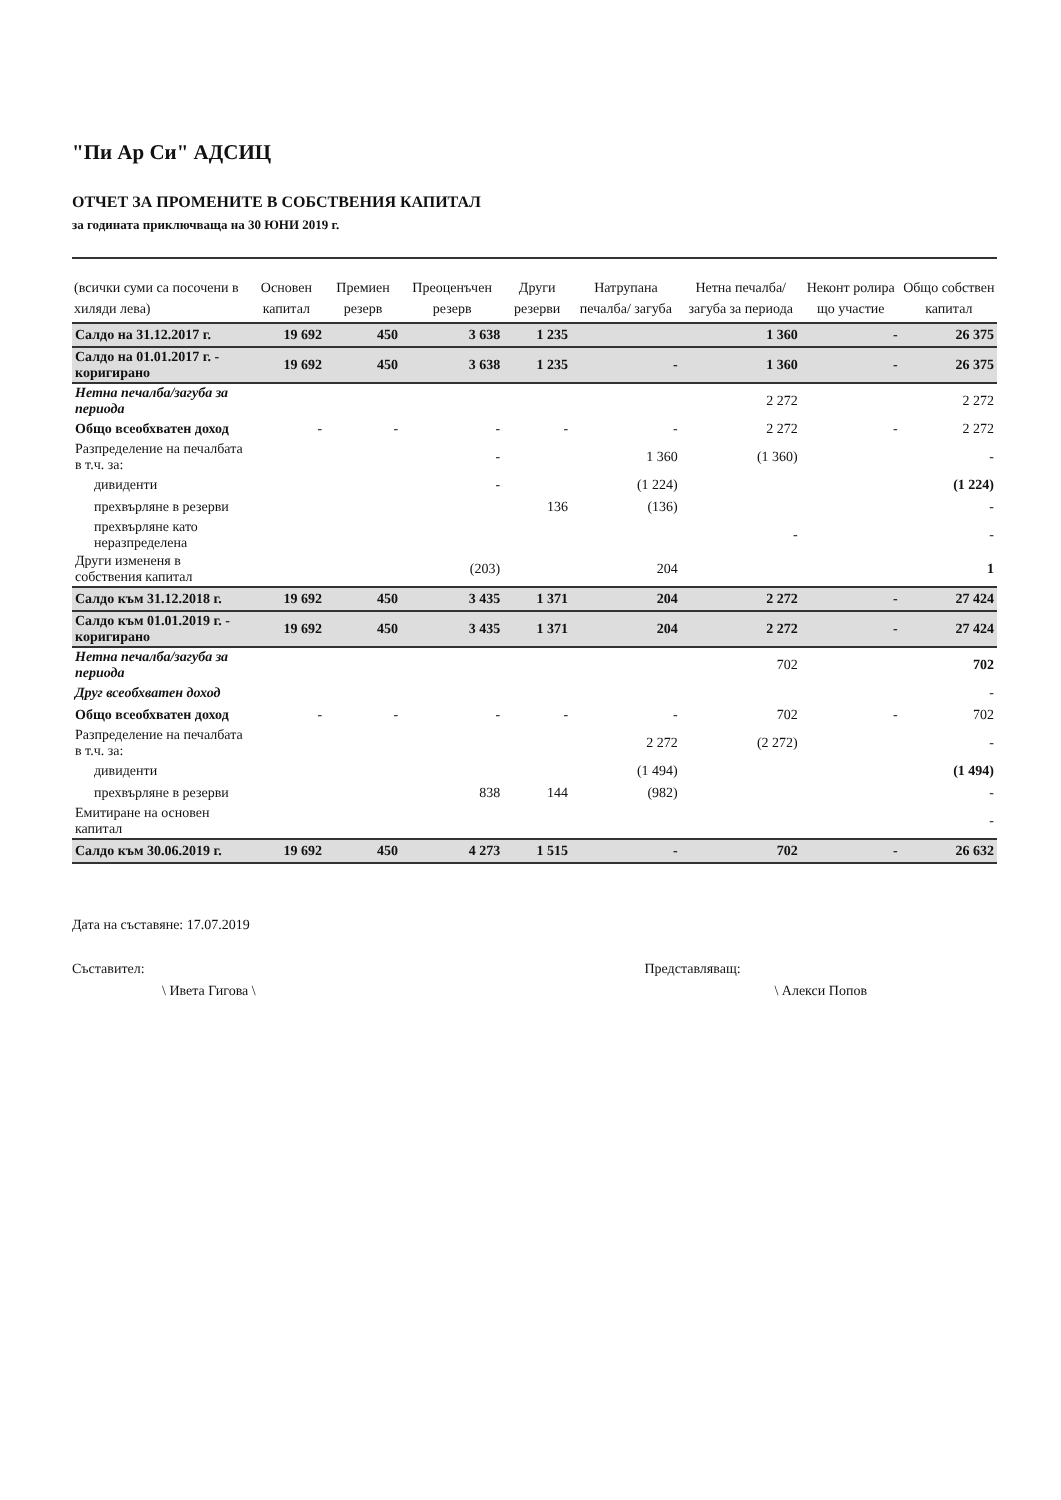"Пи Ар Си" АДСИЦ
ОТЧЕТ ЗА ПРОМЕНИТЕ В СОБСТВЕНИЯ КАПИТАЛ
за годината приключваща на 30 ЮНИ 2019 г.
| (всички суми са посочени в хиляди лева) | Основен капитал | Премиен резерв | Преоценъчен резерв | Други резерви | Натрупана печалба/ загуба | Нетна печалба/ загуба за периода | Неконт ролира що участие | Общо собствен капитал |
| --- | --- | --- | --- | --- | --- | --- | --- | --- |
| Салдо на 31.12.2017 г. | 19 692 | 450 | 3 638 | 1 235 | | 1 360 | - | 26 375 |
| Салдо на 01.01.2017 г. - коригирано | 19 692 | 450 | 3 638 | 1 235 | - | 1 360 | - | 26 375 |
| Нетна печалба/загуба за периода | | | | | | 2 272 | | 2 272 |
| Общо всеобхватен доход | - | - | - | - | - | 2 272 | - | 2 272 |
| Разпределение на печалбата в т.ч. за: | | | - | | 1 360 | (1 360) | | - |
| дивиденти | | | - | | (1 224) | | | (1 224) |
| прехвърляне в резерви | | | | 136 | (136) | | | - |
| прехвърляне като неразпределена | | | | | | - | | - |
| Други измененя в собствения капитал | | | (203) | | 204 | | | 1 |
| Салдо към 31.12.2018 г. | 19 692 | 450 | 3 435 | 1 371 | 204 | 2 272 | - | 27 424 |
| Салдо към 01.01.2019 г. - коригирано | 19 692 | 450 | 3 435 | 1 371 | 204 | 2 272 | - | 27 424 |
| Нетна печалба/загуба за периода | | | | | | 702 | | 702 |
| Друг всеобхватен доход | | | | | | | | - |
| Общо всеобхватен доход | - | - | - | - | - | 702 | - | 702 |
| Разпределение на печалбата в т.ч. за: | | | | | 2 272 | (2 272) | | - |
| дивиденти | | | | | (1 494) | | | (1 494) |
| прехвърляне в резерви | | | 838 | 144 | (982) | | | - |
| Емитиране на основен капитал | | | | | | | | - |
| Салдо към 30.06.2019 г. | 19 692 | 450 | 4 273 | 1 515 | - | 702 | - | 26 632 |
Дата на съставяне: 17.07.2019
Съставител:
\ Ивета Гигова \
Представляващ:
\ Алекси Попов